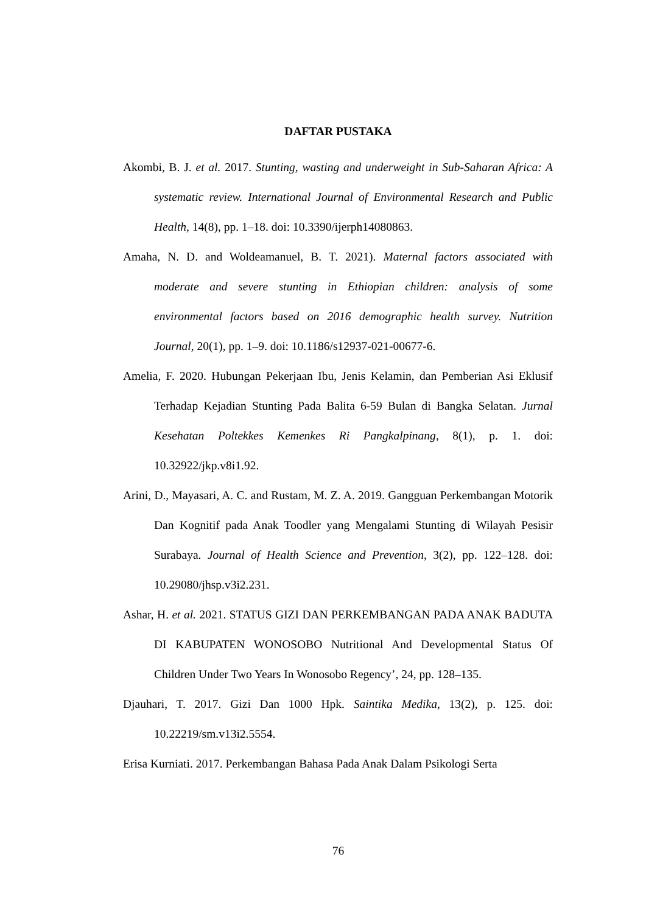DAFTAR PUSTAKA
Akombi, B. J. et al. 2017. Stunting, wasting and underweight in Sub-Saharan Africa: A systematic review. International Journal of Environmental Research and Public Health, 14(8), pp. 1–18. doi: 10.3390/ijerph14080863.
Amaha, N. D. and Woldeamanuel, B. T. 2021). Maternal factors associated with moderate and severe stunting in Ethiopian children: analysis of some environmental factors based on 2016 demographic health survey. Nutrition Journal, 20(1), pp. 1–9. doi: 10.1186/s12937-021-00677-6.
Amelia, F. 2020. Hubungan Pekerjaan Ibu, Jenis Kelamin, dan Pemberian Asi Eklusif Terhadap Kejadian Stunting Pada Balita 6-59 Bulan di Bangka Selatan. Jurnal Kesehatan Poltekkes Kemenkes Ri Pangkalpinang, 8(1), p. 1. doi: 10.32922/jkp.v8i1.92.
Arini, D., Mayasari, A. C. and Rustam, M. Z. A. 2019. Gangguan Perkembangan Motorik Dan Kognitif pada Anak Toodler yang Mengalami Stunting di Wilayah Pesisir Surabaya. Journal of Health Science and Prevention, 3(2), pp. 122–128. doi: 10.29080/jhsp.v3i2.231.
Ashar, H. et al. 2021. STATUS GIZI DAN PERKEMBANGAN PADA ANAK BADUTA DI KABUPATEN WONOSOBO Nutritional And Developmental Status Of Children Under Two Years In Wonosobo Regency’, 24, pp. 128–135.
Djauhari, T. 2017. Gizi Dan 1000 Hpk. Saintika Medika, 13(2), p. 125. doi: 10.22219/sm.v13i2.5554.
Erisa Kurniati. 2017. Perkembangan Bahasa Pada Anak Dalam Psikologi Serta
76